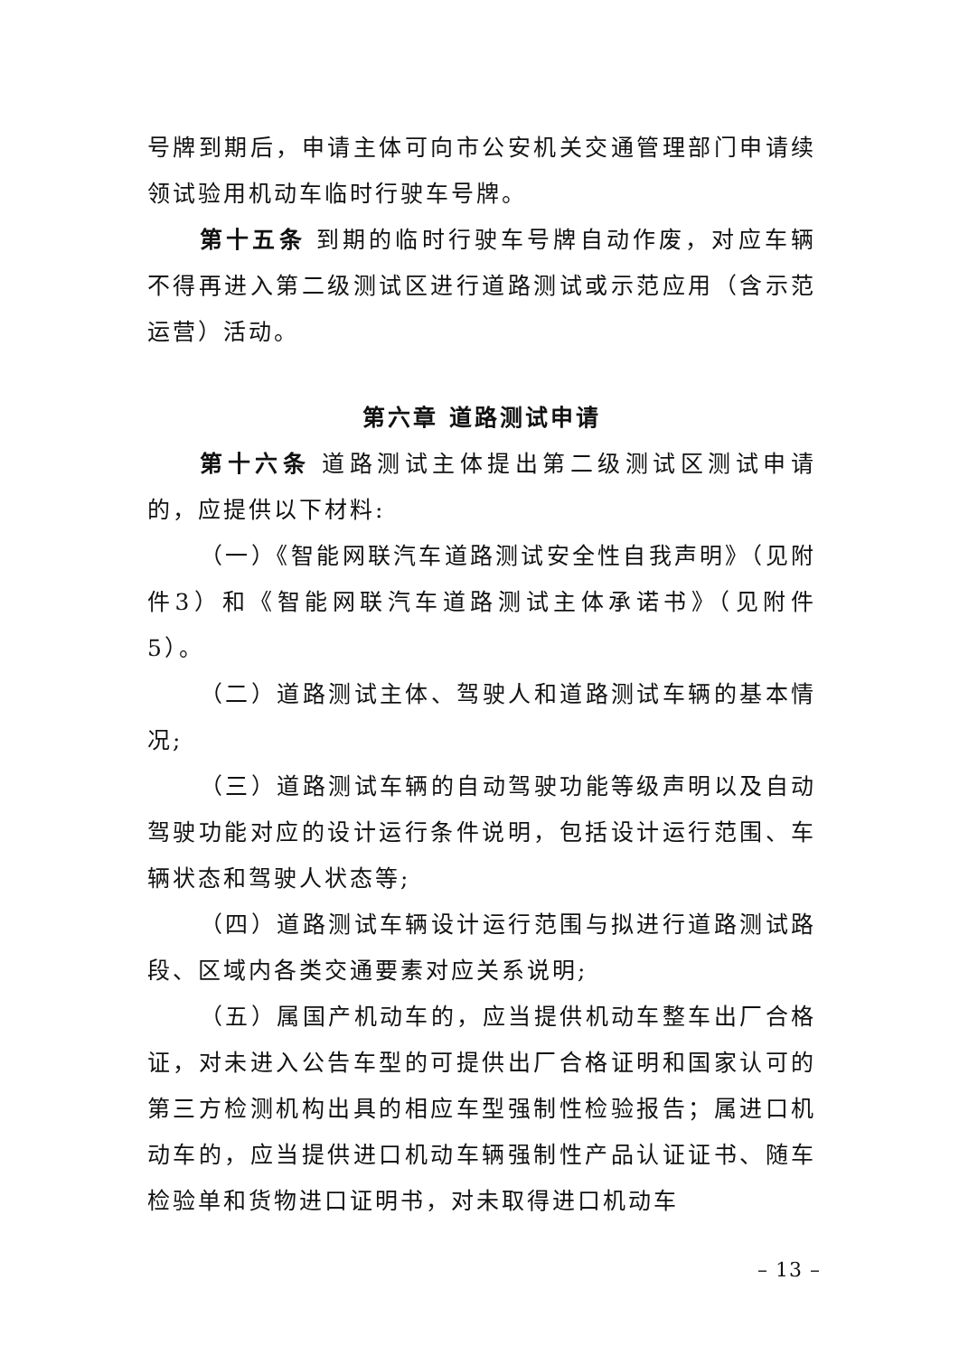号牌到期后，申请主体可向市公安机关交通管理部门申请续领试验用机动车临时行驶车号牌。
第十五条 到期的临时行驶车号牌自动作废，对应车辆不得再进入第二级测试区进行道路测试或示范应用（含示范运营）活动。
第六章 道路测试申请
第十六条 道路测试主体提出第二级测试区测试申请的，应提供以下材料:
（一）《智能网联汽车道路测试安全性自我声明》（见附件3）和《智能网联汽车道路测试主体承诺书》（见附件5）。
（二）道路测试主体、驾驶人和道路测试车辆的基本情况;
（三）道路测试车辆的自动驾驶功能等级声明以及自动驾驶功能对应的设计运行条件说明，包括设计运行范围、车辆状态和驾驶人状态等;
（四）道路测试车辆设计运行范围与拟进行道路测试路段、区域内各类交通要素对应关系说明;
（五）属国产机动车的，应当提供机动车整车出厂合格证，对未进入公告车型的可提供出厂合格证明和国家认可的第三方检测机构出具的相应车型强制性检验报告；属进口机动车的，应当提供进口机动车辆强制性产品认证证书、随车检验单和货物进口证明书，对未取得进口机动车
– 13 –